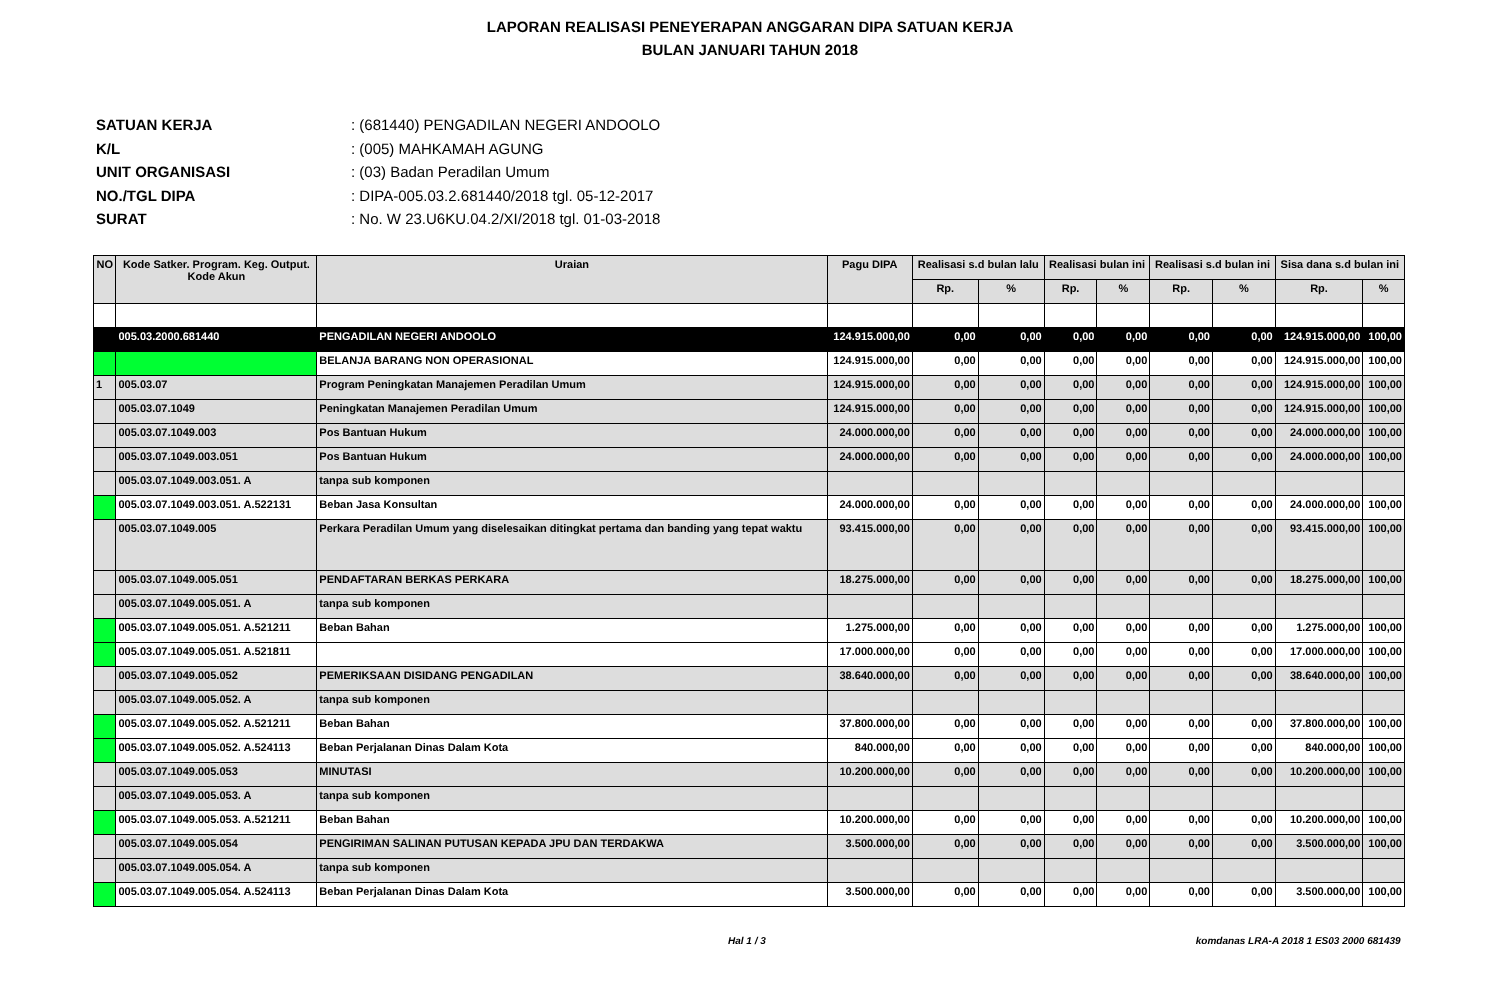LAPORAN REALISASI PENEYERAPAN ANGGARAN DIPA SATUAN KERJA
BULAN JANUARI TAHUN 2018
SATUAN KERJA: (681440) PENGADILAN NEGERI ANDOOLO
K/L: (005) MAHKAMAH AGUNG
UNIT ORGANISASI: (03) Badan Peradilan Umum
NO./TGL DIPA: DIPA-005.03.2.681440/2018 tgl. 05-12-2017
SURAT: No. W 23.U6KU.04.2/XI/2018 tgl. 01-03-2018
| NO | Kode Satker. Program. Keg. Output. Kode Akun | Uraian | Pagu DIPA | Realisasi s.d bulan lalu | | Realisasi bulan ini | | Realisasi s.d bulan ini | | Sisa dana s.d bulan ini | |
| --- | --- | --- | --- | --- | --- | --- | --- | --- | --- | --- | --- |
| | | | | Rp. | % | Rp. | % | Rp. | % | Rp. | % |
| | 005.03.2000.681440 | PENGADILAN NEGERI ANDOOLO | 124.915.000,00 | 0,00 | 0,00 | 0,00 | 0,00 | 0,00 | 0,00 | 124.915.000,00 | 100,00 |
| | | BELANJA BARANG NON OPERASIONAL | 124.915.000,00 | 0,00 | 0,00 | 0,00 | 0,00 | 0,00 | 0,00 | 124.915.000,00 | 100,00 |
| 1 | 005.03.07 | Program Peningkatan Manajemen Peradilan Umum | 124.915.000,00 | 0,00 | 0,00 | 0,00 | 0,00 | 0,00 | 0,00 | 124.915.000,00 | 100,00 |
| | 005.03.07.1049 | Peningkatan Manajemen Peradilan Umum | 124.915.000,00 | 0,00 | 0,00 | 0,00 | 0,00 | 0,00 | 0,00 | 124.915.000,00 | 100,00 |
| | 005.03.07.1049.003 | Pos Bantuan Hukum | 24.000.000,00 | 0,00 | 0,00 | 0,00 | 0,00 | 0,00 | 0,00 | 24.000.000,00 | 100,00 |
| | 005.03.07.1049.003.051 | Pos Bantuan Hukum | 24.000.000,00 | 0,00 | 0,00 | 0,00 | 0,00 | 0,00 | 0,00 | 24.000.000,00 | 100,00 |
| | 005.03.07.1049.003.051. A | tanpa sub komponen | | | | | | | | | |
| | 005.03.07.1049.003.051. A.522131 | Beban Jasa Konsultan | 24.000.000,00 | 0,00 | 0,00 | 0,00 | 0,00 | 0,00 | 0,00 | 24.000.000,00 | 100,00 |
| | 005.03.07.1049.005 | Perkara Peradilan Umum yang diselesaikan ditingkat pertama dan banding yang tepat waktu | 93.415.000,00 | 0,00 | 0,00 | 0,00 | 0,00 | 0,00 | 0,00 | 93.415.000,00 | 100,00 |
| | 005.03.07.1049.005.051 | PENDAFTARAN BERKAS PERKARA | 18.275.000,00 | 0,00 | 0,00 | 0,00 | 0,00 | 0,00 | 0,00 | 18.275.000,00 | 100,00 |
| | 005.03.07.1049.005.051. A | tanpa sub komponen | | | | | | | | | |
| | 005.03.07.1049.005.051. A.521211 | Beban Bahan | 1.275.000,00 | 0,00 | 0,00 | 0,00 | 0,00 | 0,00 | 0,00 | 1.275.000,00 | 100,00 |
| | 005.03.07.1049.005.051. A.521811 | | 17.000.000,00 | 0,00 | 0,00 | 0,00 | 0,00 | 0,00 | 0,00 | 17.000.000,00 | 100,00 |
| | 005.03.07.1049.005.052 | PEMERIKSAAN DISIDANG PENGADILAN | 38.640.000,00 | 0,00 | 0,00 | 0,00 | 0,00 | 0,00 | 0,00 | 38.640.000,00 | 100,00 |
| | 005.03.07.1049.005.052. A | tanpa sub komponen | | | | | | | | | |
| | 005.03.07.1049.005.052. A.521211 | Beban Bahan | 37.800.000,00 | 0,00 | 0,00 | 0,00 | 0,00 | 0,00 | 0,00 | 37.800.000,00 | 100,00 |
| | 005.03.07.1049.005.052. A.524113 | Beban Perjalanan Dinas Dalam Kota | 840.000,00 | 0,00 | 0,00 | 0,00 | 0,00 | 0,00 | 0,00 | 840.000,00 | 100,00 |
| | 005.03.07.1049.005.053 | MINUTASI | 10.200.000,00 | 0,00 | 0,00 | 0,00 | 0,00 | 0,00 | 0,00 | 10.200.000,00 | 100,00 |
| | 005.03.07.1049.005.053. A | tanpa sub komponen | | | | | | | | | |
| | 005.03.07.1049.005.053. A.521211 | Beban Bahan | 10.200.000,00 | 0,00 | 0,00 | 0,00 | 0,00 | 0,00 | 0,00 | 10.200.000,00 | 100,00 |
| | 005.03.07.1049.005.054 | PENGIRIMAN SALINAN PUTUSAN KEPADA JPU DAN TERDAKWA | 3.500.000,00 | 0,00 | 0,00 | 0,00 | 0,00 | 0,00 | 0,00 | 3.500.000,00 | 100,00 |
| | 005.03.07.1049.005.054. A | tanpa sub komponen | | | | | | | | | |
| | 005.03.07.1049.005.054. A.524113 | Beban Perjalanan Dinas Dalam Kota | 3.500.000,00 | 0,00 | 0,00 | 0,00 | 0,00 | 0,00 | 0,00 | 3.500.000,00 | 100,00 |
Hal 1 / 3 komdanas LRA-A 2018 1 ES03 2000 681439